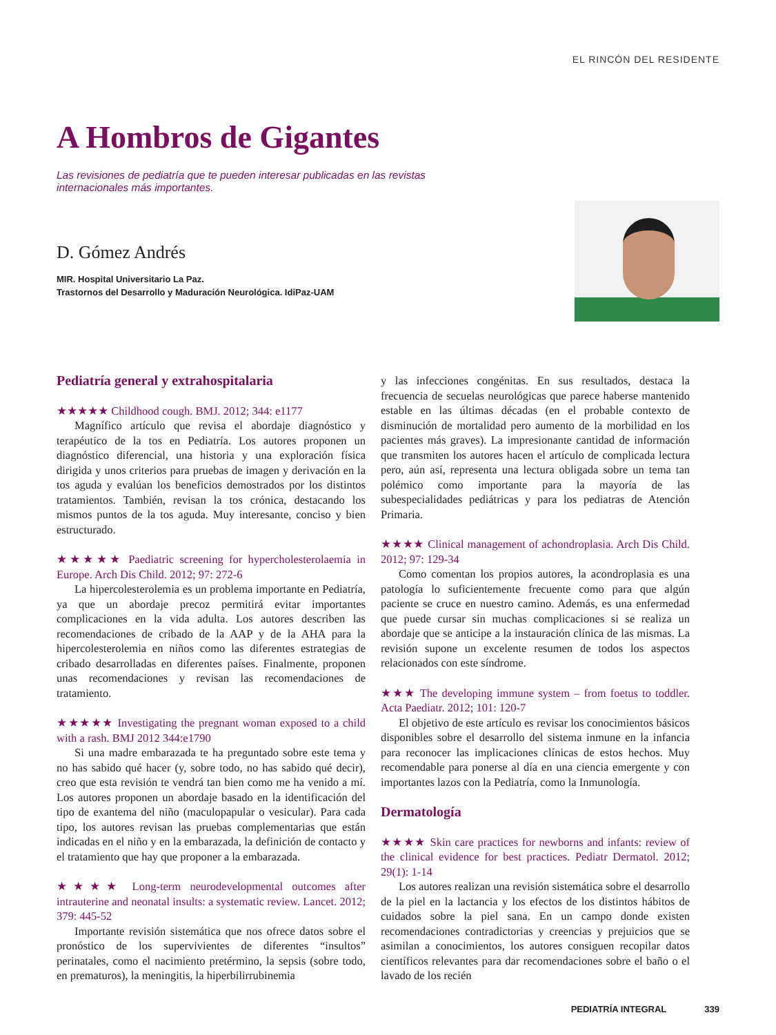EL RINCÓN DEL RESIDENTE
A Hombros de Gigantes
Las revisiones de pediatría que te pueden interesar publicadas en las revistas internacionales más importantes.
D. Gómez Andrés
MIR. Hospital Universitario La Paz.
Trastornos del Desarrollo y Maduración Neurológica. IdiPaz-UAM
Pediatría general y extrahospitalaria
★★★★★ Childhood cough. BMJ. 2012; 344: e1177
Magnífico artículo que revisa el abordaje diagnóstico y terapéutico de la tos en Pediatría. Los autores proponen un diagnóstico diferencial, una historia y una exploración física dirigida y unos criterios para pruebas de imagen y derivación en la tos aguda y evalúan los beneficios demostrados por los distintos tratamientos. También, revisan la tos crónica, destacando los mismos puntos de la tos aguda. Muy interesante, conciso y bien estructurado.
★★★★★ Paediatric screening for hypercholesterolaemia in Europe. Arch Dis Child. 2012; 97: 272-6
La hipercolesterolemia es un problema importante en Pediatría, ya que un abordaje precoz permitirá evitar importantes complicaciones en la vida adulta. Los autores describen las recomendaciones de cribado de la AAP y de la AHA para la hipercolesterolemia en niños como las diferentes estrategias de cribado desarrolladas en diferentes países. Finalmente, proponen unas recomendaciones y revisan las recomendaciones de tratamiento.
★★★★★ Investigating the pregnant woman exposed to a child with a rash. BMJ 2012 344:e1790
Si una madre embarazada te ha preguntado sobre este tema y no has sabido qué hacer (y, sobre todo, no has sabido qué decir), creo que esta revisión te vendrá tan bien como me ha venido a mí. Los autores proponen un abordaje basado en la identificación del tipo de exantema del niño (maculopapular o vesicular). Para cada tipo, los autores revisan las pruebas complementarias que están indicadas en el niño y en la embarazada, la definición de contacto y el tratamiento que hay que proponer a la embarazada.
★★★★ Long-term neurodevelopmental outcomes after intrauterine and neonatal insults: a systematic review. Lancet. 2012; 379: 445-52
Importante revisión sistemática que nos ofrece datos sobre el pronóstico de los supervivientes de diferentes “insultos” perinatales, como el nacimiento pretérmino, la sepsis (sobre todo, en prematuros), la meningitis, la hiperbilirrubinemia
y las infecciones congénitas. En sus resultados, destaca la frecuencia de secuelas neurológicas que parece haberse mantenido estable en las últimas décadas (en el probable contexto de disminución de mortalidad pero aumento de la morbilidad en los pacientes más graves). La impresionante cantidad de información que transmiten los autores hacen el artículo de complicada lectura pero, aún así, representa una lectura obligada sobre un tema tan polémico como importante para la mayoría de las subespecialidades pediátricas y para los pediatras de Atención Primaria.
★★★★ Clinical management of achondroplasia. Arch Dis Child. 2012; 97: 129-34
Como comentan los propios autores, la acondroplasia es una patología lo suficientemente frecuente como para que algún paciente se cruce en nuestro camino. Además, es una enfermedad que puede cursar sin muchas complicaciones si se realiza un abordaje que se anticipe a la instauración clínica de las mismas. La revisión supone un excelente resumen de todos los aspectos relacionados con este síndrome.
★★★ The developing immune system – from foetus to toddler. Acta Paediatr. 2012; 101: 120-7
El objetivo de este artículo es revisar los conocimientos básicos disponibles sobre el desarrollo del sistema inmune en la infancia para reconocer las implicaciones clínicas de estos hechos. Muy recomendable para ponerse al día en una ciencia emergente y con importantes lazos con la Pediatría, como la Inmunología.
Dermatología
★★★★ Skin care practices for newborns and infants: review of the clinical evidence for best practices. Pediatr Dermatol. 2012; 29(1): 1-14
Los autores realizan una revisión sistemática sobre el desarrollo de la piel en la lactancia y los efectos de los distintos hábitos de cuidados sobre la piel sana. En un campo donde existen recomendaciones contradictorias y creencias y prejuicios que se asimilan a conocimientos, los autores consiguen recopilar datos científicos relevantes para dar recomendaciones sobre el baño o el lavado de los recién
PEDIATRÍA INTEGRAL 339